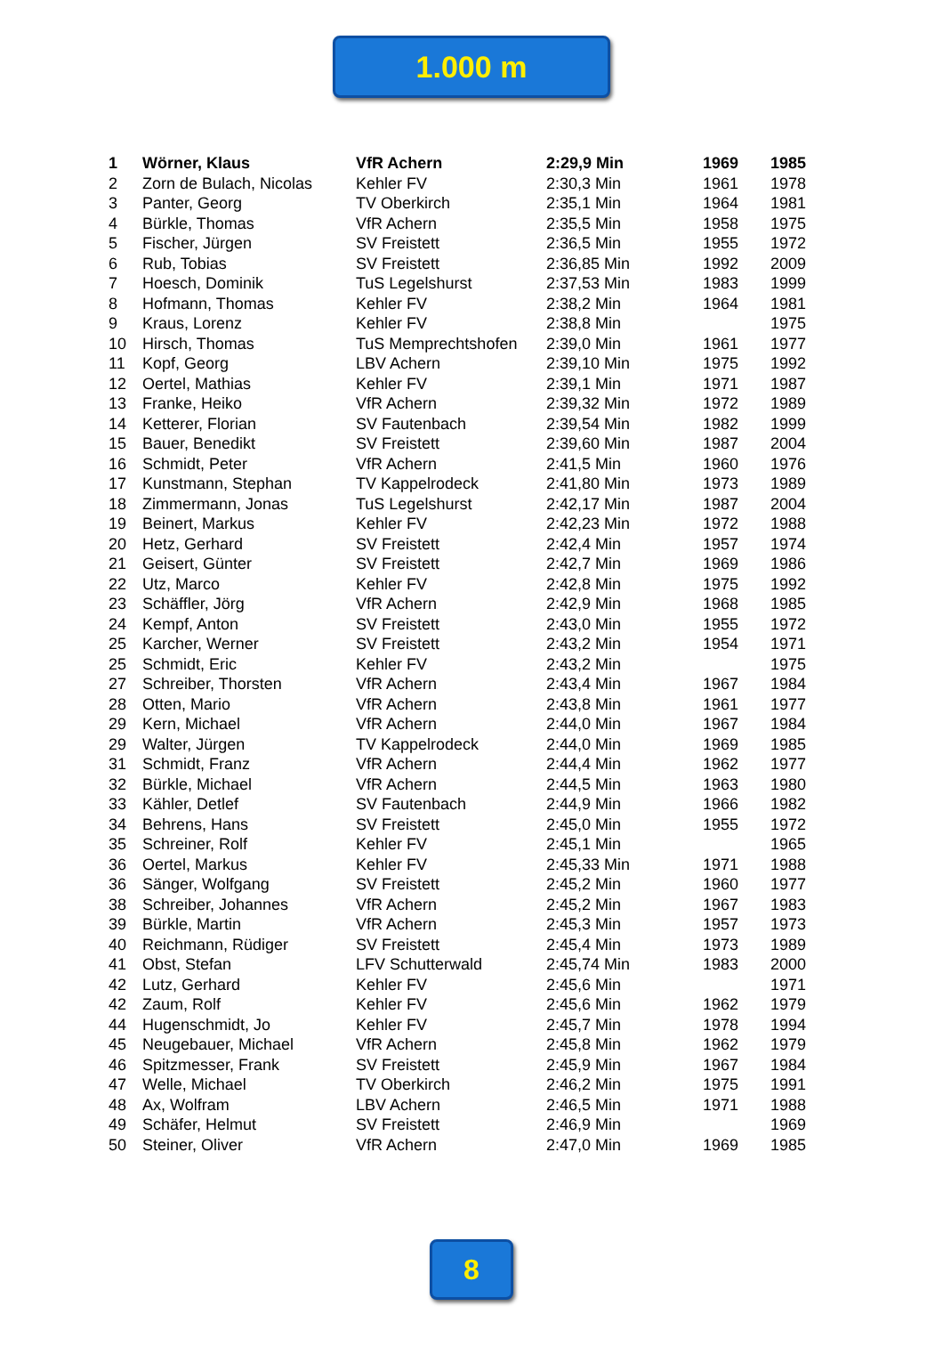1.000 m
| 1 | Wörner, Klaus | VfR Achern | 2:29,9 Min | 1969 | 1985 |
| 2 | Zorn de Bulach, Nicolas | Kehler FV | 2:30,3 Min | 1961 | 1978 |
| 3 | Panter, Georg | TV Oberkirch | 2:35,1 Min | 1964 | 1981 |
| 4 | Bürkle, Thomas | VfR Achern | 2:35,5 Min | 1958 | 1975 |
| 5 | Fischer, Jürgen | SV Freistett | 2:36,5 Min | 1955 | 1972 |
| 6 | Rub, Tobias | SV Freistett | 2:36,85 Min | 1992 | 2009 |
| 7 | Hoesch, Dominik | TuS Legelshurst | 2:37,53 Min | 1983 | 1999 |
| 8 | Hofmann, Thomas | Kehler FV | 2:38,2 Min | 1964 | 1981 |
| 9 | Kraus, Lorenz | Kehler FV | 2:38,8 Min | | 1975 |
| 10 | Hirsch, Thomas | TuS Memprechtshofen | 2:39,0 Min | 1961 | 1977 |
| 11 | Kopf, Georg | LBV Achern | 2:39,10 Min | 1975 | 1992 |
| 12 | Oertel, Mathias | Kehler FV | 2:39,1 Min | 1971 | 1987 |
| 13 | Franke, Heiko | VfR Achern | 2:39,32 Min | 1972 | 1989 |
| 14 | Ketterer, Florian | SV Fautenbach | 2:39,54 Min | 1982 | 1999 |
| 15 | Bauer, Benedikt | SV Freistett | 2:39,60 Min | 1987 | 2004 |
| 16 | Schmidt, Peter | VfR Achern | 2:41,5 Min | 1960 | 1976 |
| 17 | Kunstmann, Stephan | TV Kappelrodeck | 2:41,80 Min | 1973 | 1989 |
| 18 | Zimmermann, Jonas | TuS Legelshurst | 2:42,17 Min | 1987 | 2004 |
| 19 | Beinert, Markus | Kehler FV | 2:42,23 Min | 1972 | 1988 |
| 20 | Hetz, Gerhard | SV Freistett | 2:42,4 Min | 1957 | 1974 |
| 21 | Geisert, Günter | SV Freistett | 2:42,7 Min | 1969 | 1986 |
| 22 | Utz, Marco | Kehler FV | 2:42,8 Min | 1975 | 1992 |
| 23 | Schäffler, Jörg | VfR Achern | 2:42,9 Min | 1968 | 1985 |
| 24 | Kempf, Anton | SV Freistett | 2:43,0 Min | 1955 | 1972 |
| 25 | Karcher, Werner | SV Freistett | 2:43,2 Min | 1954 | 1971 |
| 25 | Schmidt, Eric | Kehler FV | 2:43,2 Min | | 1975 |
| 27 | Schreiber, Thorsten | VfR Achern | 2:43,4 Min | 1967 | 1984 |
| 28 | Otten, Mario | VfR Achern | 2:43,8 Min | 1961 | 1977 |
| 29 | Kern, Michael | VfR Achern | 2:44,0 Min | 1967 | 1984 |
| 29 | Walter, Jürgen | TV Kappelrodeck | 2:44,0 Min | 1969 | 1985 |
| 31 | Schmidt, Franz | VfR Achern | 2:44,4 Min | 1962 | 1977 |
| 32 | Bürkle, Michael | VfR Achern | 2:44,5 Min | 1963 | 1980 |
| 33 | Kähler, Detlef | SV Fautenbach | 2:44,9 Min | 1966 | 1982 |
| 34 | Behrens, Hans | SV Freistett | 2:45,0 Min | 1955 | 1972 |
| 35 | Schreiner, Rolf | Kehler FV | 2:45,1 Min | | 1965 |
| 36 | Oertel, Markus | Kehler FV | 2:45,33 Min | 1971 | 1988 |
| 36 | Sänger, Wolfgang | SV Freistett | 2:45,2 Min | 1960 | 1977 |
| 38 | Schreiber, Johannes | VfR Achern | 2:45,2 Min | 1967 | 1983 |
| 39 | Bürkle, Martin | VfR Achern | 2:45,3 Min | 1957 | 1973 |
| 40 | Reichmann, Rüdiger | SV Freistett | 2:45,4 Min | 1973 | 1989 |
| 41 | Obst, Stefan | LFV Schutterwald | 2:45,74 Min | 1983 | 2000 |
| 42 | Lutz, Gerhard | Kehler FV | 2:45,6 Min | | 1971 |
| 42 | Zaum, Rolf | Kehler FV | 2:45,6 Min | 1962 | 1979 |
| 44 | Hugenschmidt, Jo | Kehler FV | 2:45,7 Min | 1978 | 1994 |
| 45 | Neugebauer, Michael | VfR Achern | 2:45,8 Min | 1962 | 1979 |
| 46 | Spitzmesser, Frank | SV Freistett | 2:45,9 Min | 1967 | 1984 |
| 47 | Welle, Michael | TV Oberkirch | 2:46,2 Min | 1975 | 1991 |
| 48 | Ax, Wolfram | LBV Achern | 2:46,5 Min | 1971 | 1988 |
| 49 | Schäfer, Helmut | SV Freistett | 2:46,9 Min | | 1969 |
| 50 | Steiner, Oliver | VfR Achern | 2:47,0 Min | 1969 | 1985 |
8